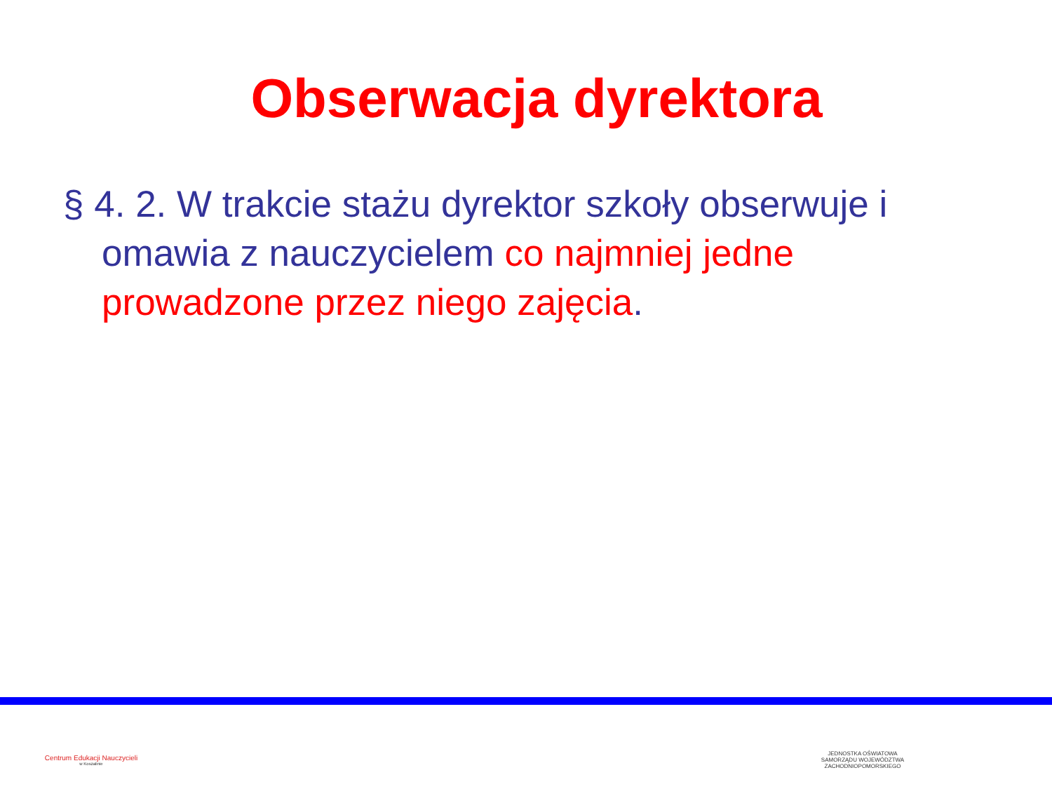Obserwacja dyrektora
§ 4. 2. W trakcie stażu dyrektor szkoły obserwuje i omawia z nauczycielem co najmniej jedne prowadzone przez niego zajęcia.
Centrum Edukacji Nauczycieli
w Koszalinie
JEDNOSTKA OŚWIATOWA
SAMORZĄDU WOJEWÓDZTWA
ZACHODNIOPOMORSKIEGO